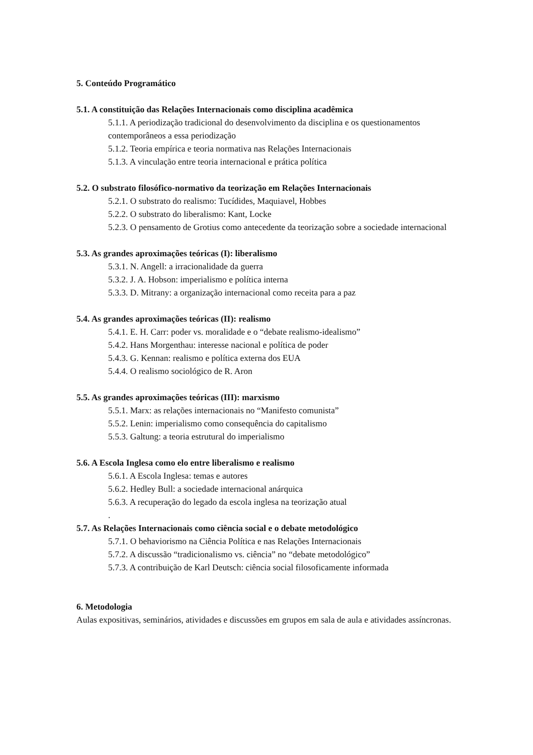5. Conteúdo Programático
5.1. A constituição das Relações Internacionais como disciplina acadêmica
5.1.1. A periodização tradicional do desenvolvimento da disciplina e os questionamentos contemporâneos a essa periodização
5.1.2. Teoria empírica e teoria normativa nas Relações Internacionais
5.1.3. A vinculação entre teoria internacional e prática política
5.2. O substrato filosófico-normativo da teorização em Relações Internacionais
5.2.1. O substrato do realismo: Tucídides, Maquiavel, Hobbes
5.2.2. O substrato do liberalismo: Kant, Locke
5.2.3. O pensamento de Grotius como antecedente da teorização sobre a sociedade internacional
5.3. As grandes aproximações teóricas (I): liberalismo
5.3.1. N. Angell: a irracionalidade da guerra
5.3.2. J. A. Hobson: imperialismo e política interna
5.3.3. D. Mitrany: a organização internacional como receita para a paz
5.4. As grandes aproximações teóricas (II): realismo
5.4.1. E. H. Carr: poder vs. moralidade e o “debate realismo-idealismo”
5.4.2. Hans Morgenthau: interesse nacional e política de poder
5.4.3. G. Kennan: realismo e política externa dos EUA
5.4.4. O realismo sociológico de R. Aron
5.5. As grandes aproximações teóricas (III): marxismo
5.5.1. Marx: as relações internacionais no “Manifesto comunista”
5.5.2. Lenin: imperialismo como consequência do capitalismo
5.5.3. Galtung: a teoria estrutural do imperialismo
5.6. A Escola Inglesa como elo entre liberalismo e realismo
5.6.1. A Escola Inglesa: temas e autores
5.6.2. Hedley Bull: a sociedade internacional anárquica
5.6.3. A recuperação do legado da escola inglesa na teorização atual
.
5.7. As Relações Internacionais como ciência social e o debate metodológico
5.7.1. O behaviorismo na Ciência Política e nas Relações Internacionais
5.7.2. A discussão “tradicionalismo vs. ciência” no “debate metodológico”
5.7.3. A contribuição de Karl Deutsch: ciência social filosoficamente informada
6. Metodologia
Aulas expositivas, seminários, atividades e discussões em grupos em sala de aula e atividades assíncronas.